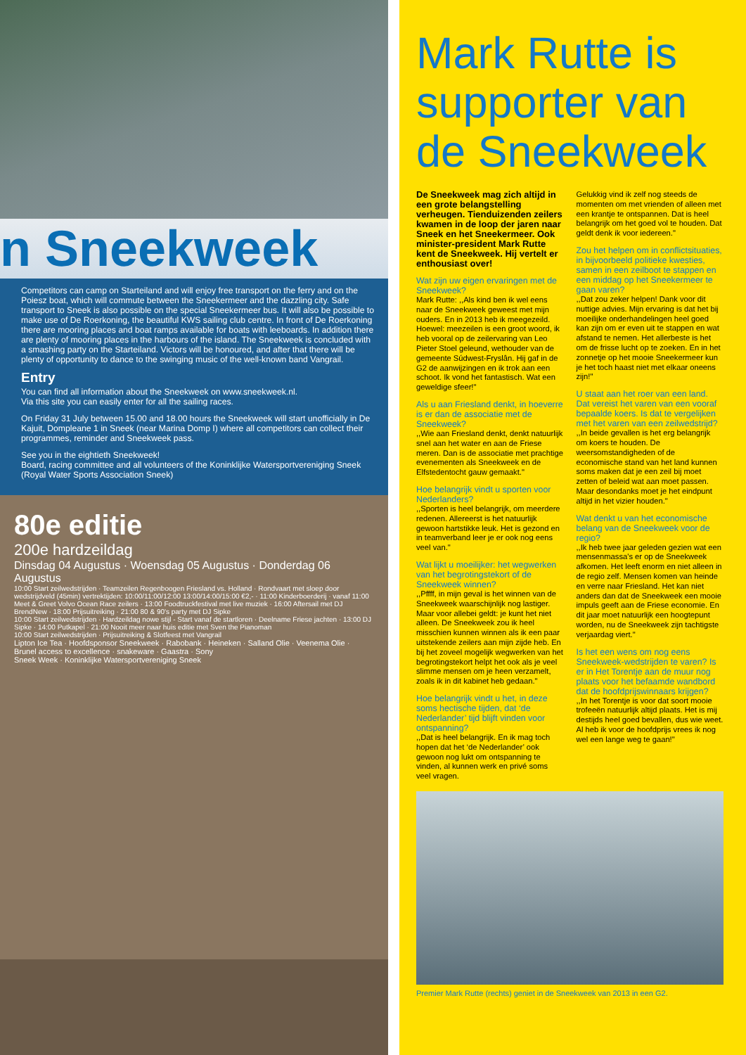n Sneekweek
Competitors can camp on Starteiland and will enjoy free transport on the ferry and on the Poiesz boat, which will commute between the Sneekermeer and the dazzling city. Safe transport to Sneek is also possible on the special Sneekermeer bus. It will also be possible to make use of De Roerkoning, the beautiful KWS sailing club centre. In front of De Roerkoning there are mooring places and boat ramps available for boats with leeboards. In addition there are plenty of mooring places in the harbours of the island. The Sneekweek is concluded with a smashing party on the Starteiland. Victors will be honoured, and after that there will be plenty of opportunity to dance to the swinging music of the well-known band Vangrail.
Entry
You can find all information about the Sneekweek on www.sneekweek.nl.
Via this site you can easily enter for all the sailing races.
On Friday 31 July between 15.00 and 18.00 hours the Sneekweek will start unofficially in De Kajuit, Dompleane 1 in Sneek (near Marina Domp I) where all competitors can collect their programmes, reminder and Sneekweek pass.
See you in the eightieth Sneekweek!
Board, racing committee and all volunteers of the Koninklijke Watersportvereniging Sneek (Royal Water Sports Association Sneek)
80e editie
200e hardzeildag
Dinsdag 04 Augustus · Woensdag 05 Augustus · Donderdag 06 Augustus
10:00 Start zeilwedstrijden · Teamzeilen Regenboogen Friesland vs. Holland · Rondvaart met sloep door wedstrijdveld (45min) vertrektijden: 10:00/11:00/12:00 13:00/14:00/15:00 €2,- · 11:00 Kinderboerderij · vanaf 11:00 Meet & Greet Volvo Ocean Race zeilers · 13:00 Foodtruckfestival met live muziek · 16:00 Aftersail met DJ BrendNew · 18:00 Prijsuitreiking · 21:00 80 & 90's party met DJ Sipke
10:00 Start zeilwedstrijden · Hardzeildag nowe stijl - Start vanaf de startloren · Deelname Friese jachten · 13:00 DJ Sipke · 14:00 Putkapel · 21:00 Nooit meer naar huis editie met Sven the Pianoman
10:00 Start zeilwedstrijden · Prijsuitreiking & Slotfeest met Vangrail
Lipton Ice Tea · Hoofdsponsor Sneekweek · Rabobank · Heineken · Salland Olie · Veenema Olie · Brunel access to excellence · snakeware · Gaastra · Sony
Sneek Week · Koninklijke Watersportvereniging Sneek
Mark Rutte is supporter van de Sneekweek
De Sneekweek mag zich altijd in een grote belangstelling verheugen. Tienduizenden zeilers kwamen in de loop der jaren naar Sneek en het Sneekermeer. Ook minister-president Mark Rutte kent de Sneekweek. Hij vertelt er enthousiast over!
Wat zijn uw eigen ervaringen met de Sneekweek?
Mark Rutte: ,,Als kind ben ik wel eens naar de Sneekweek geweest met mijn ouders. En in 2013 heb ik meegezeild. Hoewel: meezeilen is een groot woord, ik heb vooral op de zeilervaring van Leo Pieter Stoel geleund, wethouder van de gemeente Súdwest-Fryslân. Hij gaf in de G2 de aanwijzingen en ik trok aan een schoot. Ik vond het fantastisch. Wat een geweldige sfeer!"
Als u aan Friesland denkt, in hoeverre is er dan de associatie met de Sneekweek?
,,Wie aan Friesland denkt, denkt natuurlijk snel aan het water en aan de Friese meren. Dan is de associatie met prachtige evenementen als Sneekweek en de Elfstedentocht gauw gemaakt."
Hoe belangrijk vindt u sporten voor Nederlanders?
,,Sporten is heel belangrijk, om meerdere redenen. Allereerst is het natuurlijk gewoon hartstikke leuk. Het is gezond en in teamverband leer je er ook nog eens veel van."
Wat lijkt u moeilijker: het wegwerken van het begrotingstekort of de Sneekweek winnen?
,,Pffff, in mijn geval is het winnen van de Sneekweek waarschijnlijk nog lastiger. Maar voor allebei geldt: je kunt het niet alleen. De Sneekweek zou ik heel misschien kunnen winnen als ik een paar uitstekende zeilers aan mijn zijde heb. En bij het zoveel mogelijk wegwerken van het begrotingstekort helpt het ook als je veel slimme mensen om je heen verzamelt, zoals ik in dit kabinet heb gedaan."
Hoe belangrijk vindt u het, in deze soms hectische tijden, dat ‘de Nederlander’ tijd blijft vinden voor ontspanning?
,,Dat is heel belangrijk. En ik mag toch hopen dat het ‘de Nederlander’ ook gewoon nog lukt om ontspanning te vinden, al kunnen werk en privé soms veel vragen.
Gelukkig vind ik zelf nog steeds de momenten om met vrienden of alleen met een krantje te ontspannen. Dat is heel belangrijk om het goed vol te houden. Dat geldt denk ik voor iedereen."
Zou het helpen om in conflictsituaties, in bijvoorbeeld politieke kwesties, samen in een zeilboot te stappen en een middag op het Sneekermeer te gaan varen?
,,Dat zou zeker helpen! Dank voor dit nuttige advies. Mijn ervaring is dat het bij moeilijke onderhandelingen heel goed kan zijn om er even uit te stappen en wat afstand te nemen. Het allerbeste is het om de frisse lucht op te zoeken. En in het zonnetje op het mooie Sneekermeer kun je het toch haast niet met elkaar oneens zijn!"
U staat aan het roer van een land. Dat vereist het varen van een vooraf bepaalde koers. Is dat te vergelijken met het varen van een zeilwedstrijd?
,,In beide gevallen is het erg belangrijk om koers te houden. De weersomstandigheden of de economische stand van het land kunnen soms maken dat je een zeil bij moet zetten of beleid wat aan moet passen. Maar desondanks moet je het eindpunt altijd in het vizier houden."
Wat denkt u van het economische belang van de Sneekweek voor de regio?
,,Ik heb twee jaar geleden gezien wat een mensenmassa's er op de Sneekweek afkomen. Het leeft enorm en niet alleen in de regio zelf. Mensen komen van heinde en verre naar Friesland. Het kan niet anders dan dat de Sneekweek een mooie impuls geeft aan de Friese economie. En dit jaar moet natuurlijk een hoogtepunt worden, nu de Sneekweek zijn tachtigste verjaardag viert."
Is het een wens om nog eens Sneekweek-wedstrijden te varen? Is er in Het Torentje aan de muur nog plaats voor het befaamde wandbord dat de hoofdprijswinnaars krijgen?
,,In het Torentje is voor dat soort mooie trofeeën natuurlijk altijd plaats. Het is mij destijds heel goed bevallen, dus wie weet. Al heb ik voor de hoofdprijs vrees ik nog wel een lange weg te gaan!"
Premier Mark Rutte (rechts) geniet in de Sneekweek van 2013 in een G2.